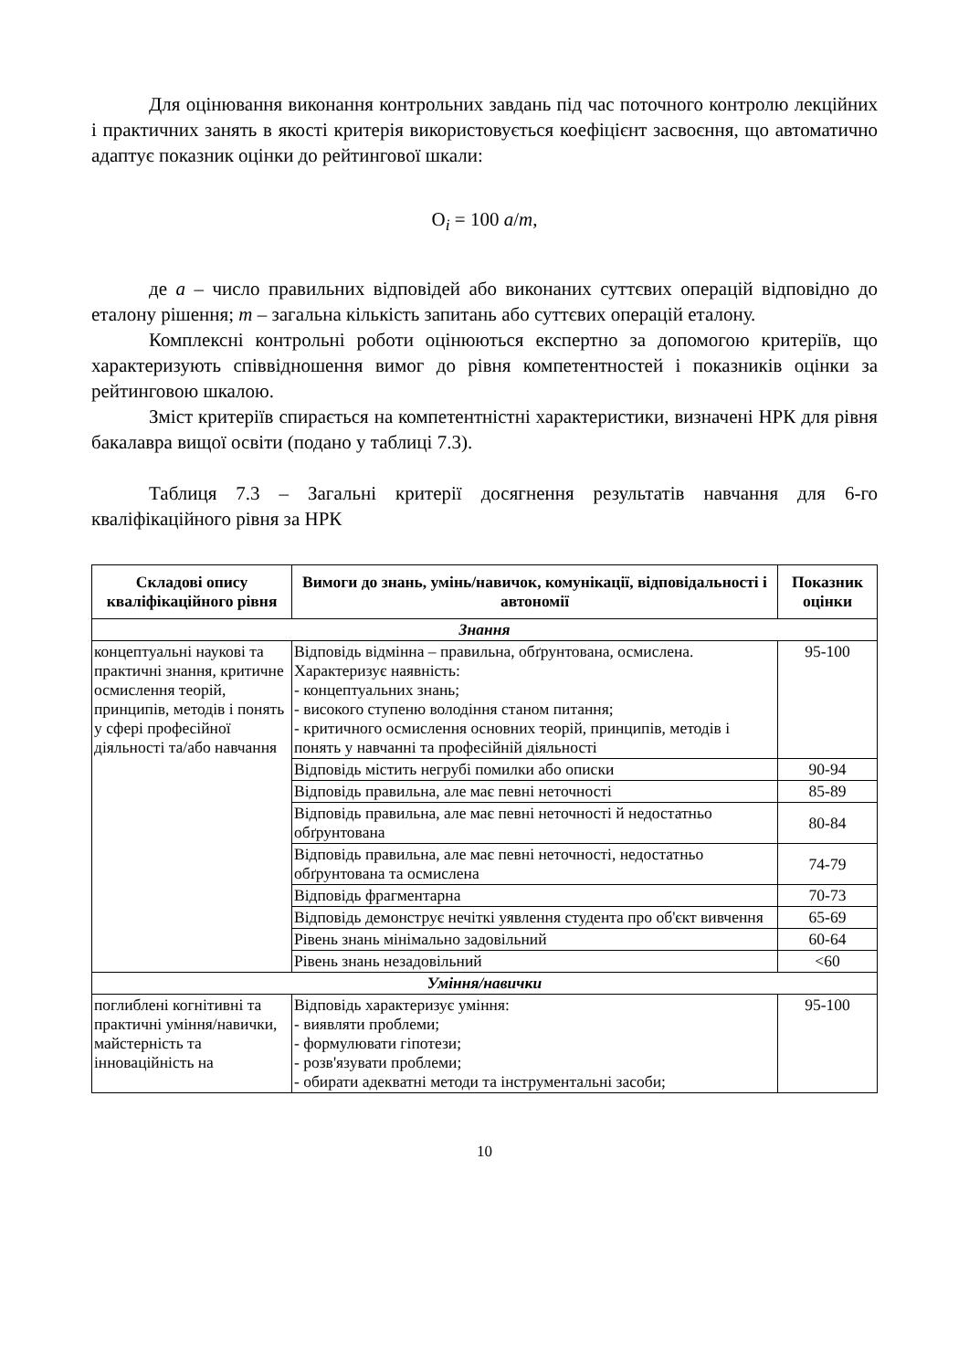Для оцінювання виконання контрольних завдань під час поточного контролю лекційних і практичних занять в якості критерія використовується коефіцієнт засвоєння, що автоматично адаптує показник оцінки до рейтингової шкали:
О<sub>i</sub> = 100 a/m,
де a – число правильних відповідей або виконаних суттєвих операцій відповідно до еталону рішення; m – загальна кількість запитань або суттєвих операцій еталону.
Комплексні контрольні роботи оцінюються експертно за допомогою критеріїв, що характеризують співвідношення вимог до рівня компетентностей і показників оцінки за рейтинговою шкалою.
Зміст критеріїв спирається на компетентністні характеристики, визначені НРК для рівня бакалавра вищої освіти (подано у таблиці 7.3).
Таблиця 7.3 – Загальні критерії досягнення результатів навчання для 6-го кваліфікаційного рівня за НРК
| Складові опису кваліфікаційного рівня | Вимоги до знань, умінь/навичок, комунікації, відповідальності і автономії | Показник оцінки |
| --- | --- | --- |
| Знання | | |
| концептуальні наукові та практичні знання, критичне осмислення теорій, принципів, методів і понять у сфері професійної діяльності та/або навчання | Відповідь відмінна – правильна, обґрунтована, осмислена. Характеризує наявність: - концептуальних знань; - високого ступеню володіння станом питання; - критичного осмислення основних теорій, принципів, методів і понять у навчанні та професійній діяльності | 95-100 |
| | Відповідь містить негрубі помилки або описки | 90-94 |
| | Відповідь правильна, але має певні неточності | 85-89 |
| | Відповідь правильна, але має певні неточності й недостатньо обґрунтована | 80-84 |
| | Відповідь правильна, але має певні неточності, недостатньо обґрунтована та осмислена | 74-79 |
| | Відповідь фрагментарна | 70-73 |
| | Відповідь демонструє нечіткі уявлення студента про об'єкт вивчення | 65-69 |
| | Рівень знань мінімально задовільний | 60-64 |
| | Рівень знань незадовільний | <60 |
| Уміння/навички | | |
| поглиблені когнітивні та практичні уміння/навички, майстерність та інноваційність на | Відповідь характеризує уміння: - виявляти проблеми; - формулювати гіпотези; - розв'язувати проблеми; - обирати адекватні методи та інструментальні засоби; | 95-100 |
10